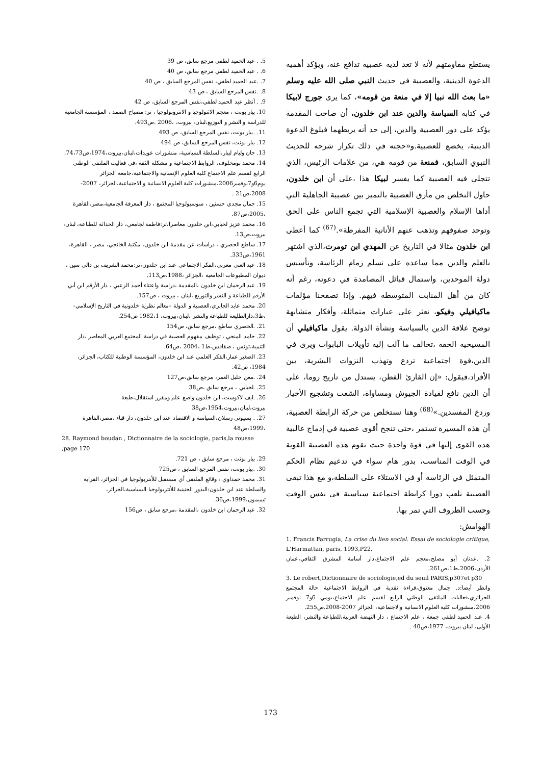يستطع مقاومتهم لأنه لا تعد لديه عصبية تدافع عنه، ويؤكد أهمية الدعوة الدينية، والعصبية في حديث النبي صلى الله عليه وسلم «ما بعث الله نبيا إلا في منعة من قومه»، كما يرى جورج لابيكا في كتابه السياسة والدين عند ابن خلدون، أن صاحب المقدمة يؤكد على دور العصبية والدين، إلى حد أنه يربطهما فبلوغ الدعوة الدينية، يخضع للعصبية.و«حجته في ذلك تكرار شرحه للحديث النبوي السابق، فمنعة من قومه هي، من علامات الرئيس، الذي تتجلى فيه العصبية كما يفسر لبيكا هذا ،على أن ابن خلدون، حاول التخلص من مأزق العصبية بالتميز بين عصبية الجاهلية التي أداها الإسلام والعصبية الإسلامية التي تجمع الناس على الحق وتوحد صفوفهم وتذهب عنهم الأنانية المفرطة».<sup>(67)</sup> كما أعطى ابن خلدون مثالا في التاريخ عن المهدي ابن تومرت،الذي اشتهر بالعلم والدين مما ساعده على تسلم زمام الرئاسة، وتأسيس دولة الموحدين، واستمال قبائل المصامدة في دعوته، رغم أنه كان من أهل المنابت المتوسطة فيهم. وإذا تصفحنا مؤلفات ماكيافيلي وفيكو، نعثر على عبارات متماثلة، وأفكار متشابهة توضح علاقة الدين بالسياسة ونشأة الدولة. يقول ماكيافيلي أن المسيحية الحقة ،تخالف ما آلت إليه تأويلات البابوات ويرى في الدين،قوة اجتماعية تردع وتهذب النزوات البشرية، بين الأفراد،فيقول: «إن القارئ الفطن، يستدل من تاريخ روما، على أن الدين نافع لقيادة الجيوش ومساواة، الشعب وتشجيع الأخيار وردع المفسدين.»<sup>(68)</sup> وهنا نستخلص من حركة الرابطة العصبية، أن هذه المسيرة تستمر ،حتى تنجح أقوى عصبية في إدماج غالبية هذه القوى إليها في قوة واحدة حيث تقوم هذه العصبية القوية في الوقت المناسب، بدور هام سواء في تدعيم نظام الحكم المتمثل في الرئاسة أو في الاستلاء على السلطة،و مع هذا تبقى العصبية تلعب دورا كرابطة اجتماعية سياسية في نفس الوقت وحسب الظروف التي تمر بها.
الهوامش:
1. Francis Farrugia, La crise du lien social. Essai de sociologie critique, L'Harmattan, paris, 1993,P22.
2. .عدنان أبو مصلح،معجم علم الاجتماع،دار أسامة المشرق الثقافي،عمان الأردن،2006،ط1،ص261.
3. Le robert,Dictionnaire de sociologie,ed du seuil PARIS,p307et p30
وانظر أيضا:د. جمال معتوق،قراءة نقدية في الروابط الاجتماعية حالة المجتمع الجزائري،فعاليات الملتقى الوطني الرابع لقسم علم الاجتماع،يومي 6و7 نوفمبر 2006،منشورات كلية العلوم الانسانية والاجتماعية، الجزائر 2007-2008.ص255.
4. عبد الحميد لطفي جمعة ، علم الاجتماع ، دار النهضة العربية،للطباعة والنشر، الطبعة الأولى، لبنان بيروت، 1977،ص40 .
5. . عبد الحميد لطفي مرجع سابق، ص 39
6. . عبد الحميد لطفي مرجع سابق، ص 40
7. .عبد الحميد لطفي، نفس المرجع السابق ، ص 40
8. .نفس المرجع السابق ، ص 43
9. . أنظر عبد الحميد لطفي،نفس المرجع السابق، ص 42
10. بيار بونت ، معجم الاثنولوجيا و الانتروبولوجيا ، تر: مصباح الصمد ، المؤسسة الجامعية للدراسة و النشر و التوزيع،لبنان، بيروت، ،2006 .ص493.
11. .بيار بونت، نفس المرجع السابق، ص 493
12. بيار بونت، نفس المرجع السابق، ص 494
13. جان وليام لبيار،السلطة السياسية، منشورات عويدات،لبنان،بيروت،1974،ص74،73.
14. محمد بومخلوف، الروابط الاجتماعية و مشكلة الثقة ،في فعاليت الملتقى الوطني الرابع لقسم علم الاجتماع كلية العلوم الإنسانية والاجتماعية،جامعة الجزائر يوم6و7نوفمبر2006،منشورات كلية العلوم الانسانية و الاجتماعية،الجزائر، 2007-2008،ص21 .
15. جمال مجدي حسنين ، سوسيولوجيا المجتمع ، دار المعرفة الجامعية،مصر،القاهرة ،2005،ص87.
16. محمد عزيز لحبابي،ابن خلدون معاصرا،تر:فاطمة لجامعي، دار الحداثة للطباعة، لبنان، بيروت،ص13.
17. ساطع الحصري ، دراسات عن مقدمة ابن خلدون، مكتبة الخانجي، مصر ، القاهرة، 1961،ص333.
18. عبد الغني مغربي،الفكر الاجتماعي عند ابن خلدون،تر:محمد الشريف بن دالي سين ، ديوان المطبوعات الجامعية ،الجزائر ،1988،ص113.
19. عبد الرحمان ابن خلدون ،المقدمة ،دراسة واعتناء أحمد الزعبي ، دار الأرقم ابن أبي الأرقم للطباعة و النشر والتوزيع ،لبنان ، بيروت ، ص157.
20. محمد عابد الجابري،العصبية و الدولة –معالم نظرية خلدونية في التاريخ الإسلامي- ،ط3،دارالطليعة للطباعة والنشر ،لبنان،بيروت، 1982،1 ص254.
21. .الحصري ساطع ،مرجع سابق، ص154
22. حامد المنجي ، توظيف مفهوم العصبية في دراسة المجتمع العربي المعاصر ،دار التنمية،تونس ، صفاقس،ط1 ،2004 ،ص64.
23. الصغير عمار،الفكر العلمي عند ابن خلدون، المؤسسة الوطنية للكتاب، الجزائر، 1984، ص42.
24. .معن خليل العمر، مرجع سابق،ص127
25. .لحبابي ، مرجع سابق ،ص38
26. .ايف لاكوست، ابن خلدون واضع علم ومقرر استقلال،طبعة بيروت،لبنان،بيروت،1954،ص38
27. . بسيوني رسلان،السياسة و الاقتصاد عند ابن خلدون، دار قباء ،مصر،القاهرة ،1999،ص48
28. Raymond boudan , Dictionnaire de la sociologie, paris,la rousse ,page 170
29. بيار بونت ، مرجع سابق ، ص 721.
30. .بيار بونت، نفس المرجع السابق ، ص725
31. محمد حمداوي ، وقائع الملتقى أي مستقبل للأنتربولوجيا في الجزائر، القرابة والسلطة عند ابن خلدون:البذور الجنينية للأنثربولوجيا السياسية،الجزائر، تيميمون،1999،ص36.
32. عبد الرحمان ابن خلدون ،المقدمة ،مرجع سابق ، ص156
173